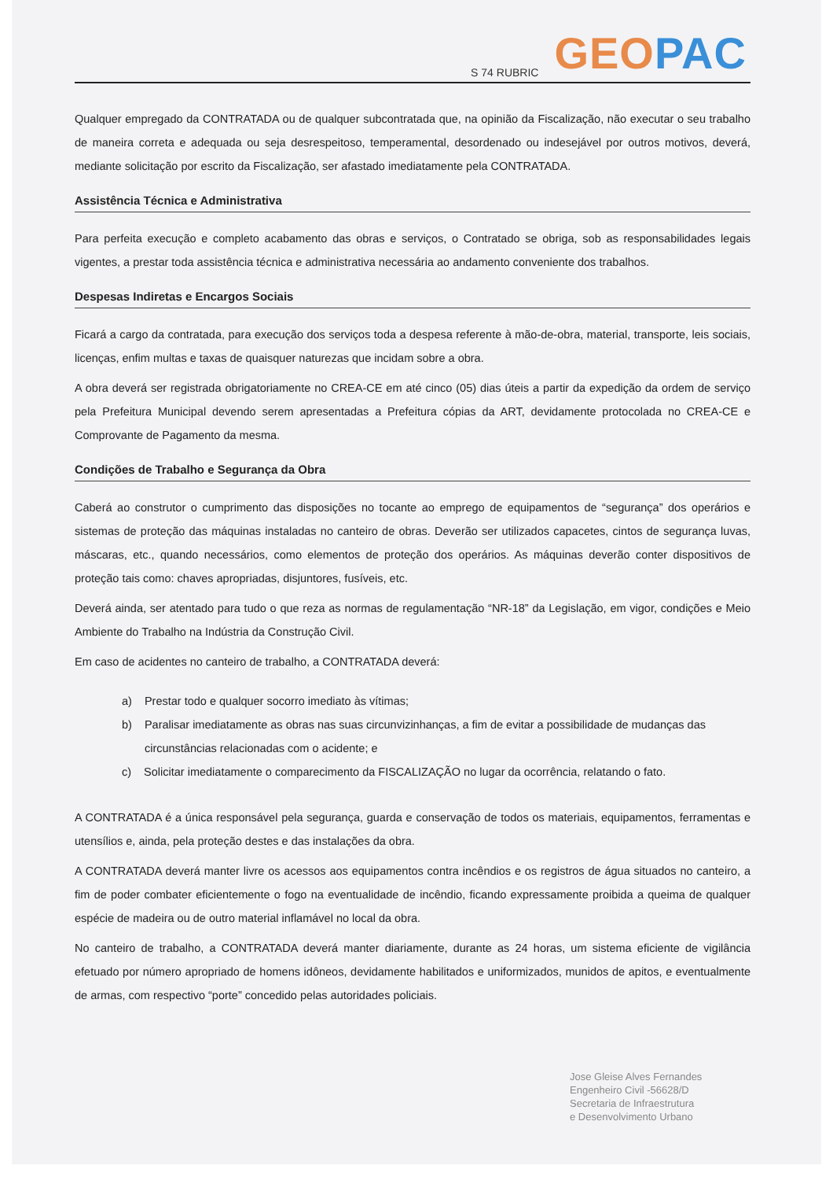S 74 RUBRIC GEO PAC
Qualquer empregado da CONTRATADA ou de qualquer subcontratada que, na opinião da Fiscalização, não executar o seu trabalho de maneira correta e adequada ou seja desrespeitoso, temperamental, desordenado ou indesejável por outros motivos, deverá, mediante solicitação por escrito da Fiscalização, ser afastado imediatamente pela CONTRATADA.
Assistência Técnica e Administrativa
Para perfeita execução e completo acabamento das obras e serviços, o Contratado se obriga, sob as responsabilidades legais vigentes, a prestar toda assistência técnica e administrativa necessária ao andamento conveniente dos trabalhos.
Despesas Indiretas e Encargos Sociais
Ficará a cargo da contratada, para execução dos serviços toda a despesa referente à mão-de-obra, material, transporte, leis sociais, licenças, enfim multas e taxas de quaisquer naturezas que incidam sobre a obra.
A obra deverá ser registrada obrigatoriamente no CREA-CE em até cinco (05) dias úteis a partir da expedição da ordem de serviço pela Prefeitura Municipal devendo serem apresentadas a Prefeitura cópias da ART, devidamente protocolada no CREA-CE e Comprovante de Pagamento da mesma.
Condições de Trabalho e Segurança da Obra
Caberá ao construtor o cumprimento das disposições no tocante ao emprego de equipamentos de “segurança” dos operários e sistemas de proteção das máquinas instaladas no canteiro de obras. Deverão ser utilizados capacetes, cintos de segurança luvas, máscaras, etc., quando necessários, como elementos de proteção dos operários. As máquinas deverão conter dispositivos de proteção tais como: chaves apropriadas, disjuntores, fusíveis, etc.
Deverá ainda, ser atentado para tudo o que reza as normas de regulamentação “NR-18” da Legislação, em vigor, condições e Meio Ambiente do Trabalho na Indústria da Construção Civil.
Em caso de acidentes no canteiro de trabalho, a CONTRATADA deverá:
a) Prestar todo e qualquer socorro imediato às vítimas;
b) Paralisar imediatamente as obras nas suas circunvizinhanças, a fim de evitar a possibilidade de mudanças das circunstâncias relacionadas com o acidente; e
c) Solicitar imediatamente o comparecimento da FISCALIZAÇÃO no lugar da ocorrência, relatando o fato.
A CONTRATADA é a única responsável pela segurança, guarda e conservação de todos os materiais, equipamentos, ferramentas e utensílios e, ainda, pela proteção destes e das instalações da obra.
A CONTRATADA deverá manter livre os acessos aos equipamentos contra incêndios e os registros de água situados no canteiro, a fim de poder combater eficientemente o fogo na eventualidade de incêndio, ficando expressamente proibida a queima de qualquer espécie de madeira ou de outro material inflamável no local da obra.
No canteiro de trabalho, a CONTRATADA deverá manter diariamente, durante as 24 horas, um sistema eficiente de vigilância efetuado por número apropriado de homens idôneos, devidamente habilitados e uniformizados, munidos de apitos, e eventualmente de armas, com respectivo “porte” concedido pelas autoridades policiais.
Jose Gleise Alves Fernandes
Engenheiro Civil -56628/D
Secretaria de Infraestrutura
e Desenvolvimento Urbano